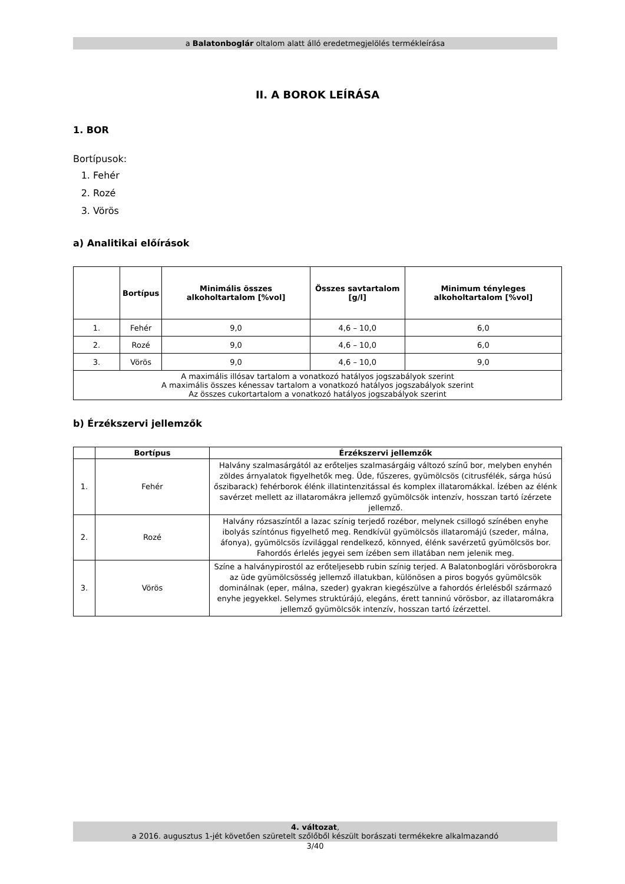a Balatonboglár oltalom alatt álló eredetmegjelölés termékleírása
II. A BOROK LEÍRÁSA
1. BOR
Bortípusok:
1. Fehér
2. Rozé
3. Vörös
a) Analitikai előírások
| | Bortípus | Minimális összes alkoholtartalom [%vol] | Összes savtartalom [g/l] | Minimum tényleges alkoholtartalom [%vol] |
| --- | --- | --- | --- | --- |
| 1. | Fehér | 9,0 | 4,6 – 10,0 | 6,0 |
| 2. | Rozé | 9,0 | 4,6 – 10,0 | 6,0 |
| 3. | Vörös | 9,0 | 4,6 – 10,0 | 9,0 |
| A maximális illósav tartalom a vonatkozó hatályos jogszabályok szerint A maximális összes kénessav tartalom a vonatkozó hatályos jogszabályok szerint Az összes cukortartalom a vonatkozó hatályos jogszabályok szerint | | | | |
b) Érzékszervi jellemzők
| | Bortípus | Érzékszervi jellemzők |
| --- | --- | --- |
| 1. | Fehér | Halvány szalmasárgától az erőteljes szalmasárgáig változó színű bor, melyben enyhén zöldes árnyalatok figyelhetők meg. Üde, fűszeres, gyümölcsös (citrusfélék, sárga húsú őszibarack) fehérborok élénk illatintenzitással és komplex illataromákkal. Ízében az élénk savérzet mellett az illataromákra jellemző gyümölcsök intenzív, hosszan tartó ízérzete jellemző. |
| 2. | Rozé | Halvány rózsaszíntől a lazac színig terjedő rozébor, melynek csillogó színében enyhe ibolyás színtónus figyelhető meg. Rendkívül gyümölcsös illataromájú (szeder, málna, áfonya), gyümölcsös ízvilággal rendelkező, könnyed, élénk savérzetű gyümölcsös bor. Fahordós érlelés jegyei sem ízében sem illatában nem jelenik meg. |
| 3. | Vörös | Színe a halványpirostól az erőteljesebb rubin színig terjed. A Balatonboglári vörösborokra az üde gyümölcsösség jellemző illatukban, különösen a piros bogyós gyümölcsök dominálnak (eper, málna, szeder) gyakran kiegészülve a fahordós érlelésből származó enyhe jegyekkel. Selymes struktúrájú, elegáns, érett tanninú vörösbor, az illataromákra jellemző gyümölcsök intenzív, hosszan tartó ízérzettel. |
4. változat,
a 2016. augusztus 1-jét követően szüretelt szőlőből készült borászati termékekre alkalmazandó
3/40